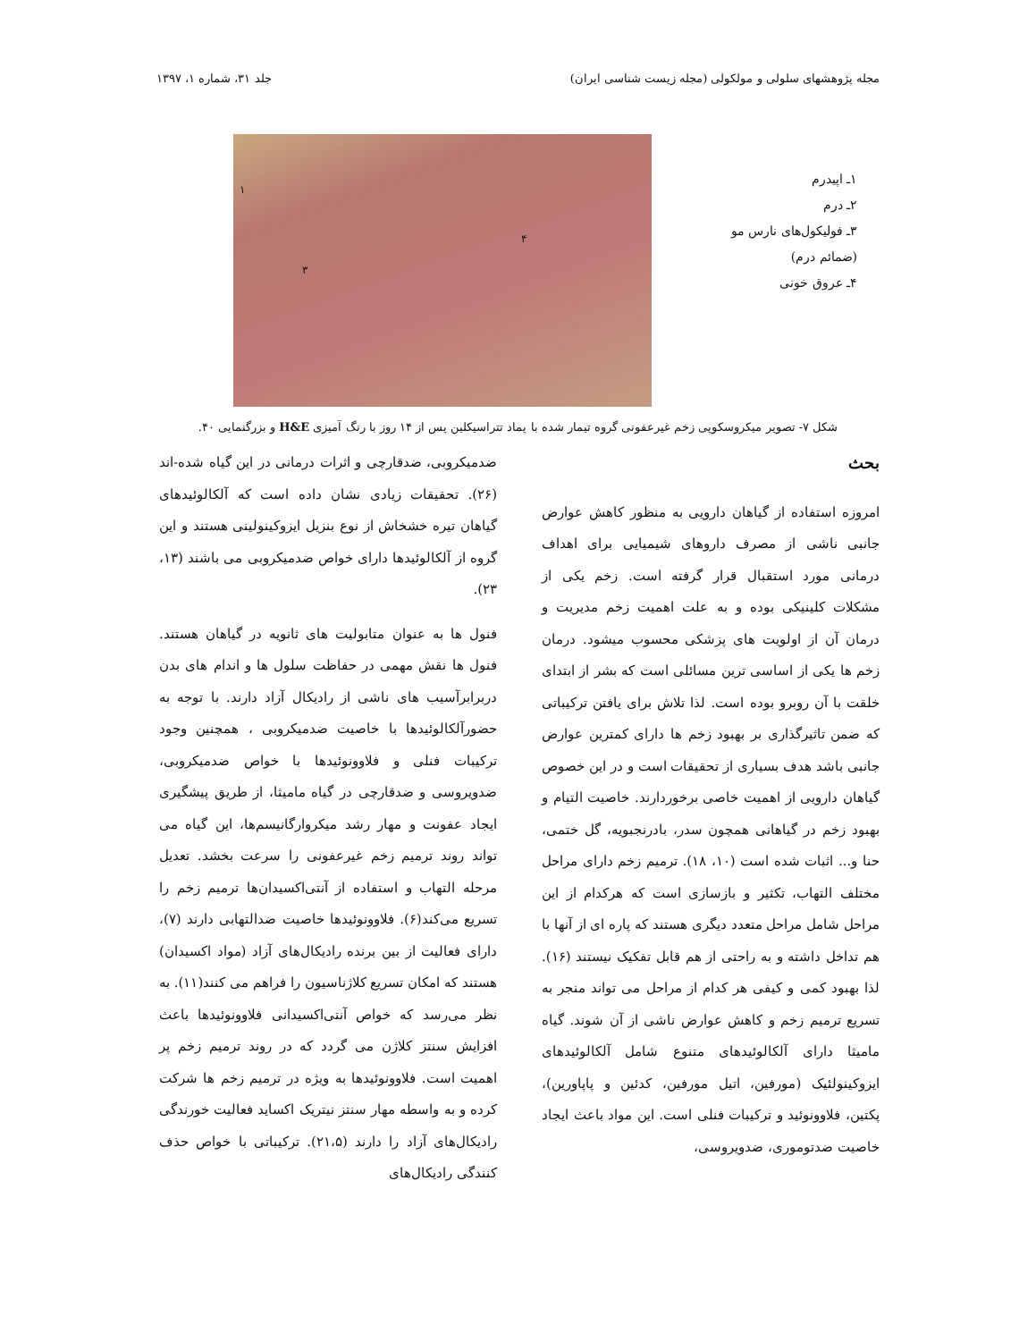مجله پژوهشهای سلولی و مولکولی (مجله زیست شناسی ایران) جلد ۳۱، شماره ۱، ۱۳۹۷
۱ـ اپیدرم
۲ـ درم
۳ـ فولیکول‌های نارس مو
(ضمائم درم)
۴ـ عروق خونی
۱
۳
۴
شکل ۷- تصویر میکروسکوپی زخم غیرعفونی گروه تیمار شده با پماد تتراسیکلین پس از ۱۴ روز با رنگ آمیزی H&E و بزرگنمایی ۴۰.
بحث
امروزه استفاده از گیاهان دارویی به منظور کاهش عوارض جانبی ناشی از مصرف داروهای شیمیایی برای اهداف درمانی مورد استقبال قرار گرفته است. زخم یکی از مشکلات کلینیکی بوده و به علت اهمیت زخم مدیریت و درمان آن از اولویت های پزشکی محسوب میشود. درمان زخم ها یکی از اساسی ترین مسائلی است که بشر از ابتدای خلقت با آن روبرو بوده است. لذا تلاش برای یافتن ترکیباتی که ضمن تاثیرگذاری بر بهبود زخم ها دارای کمترین عوارض جانبی باشد هدف بسیاری از تحقیقات است و در این خصوص گیاهان دارویی از اهمیت خاصی برخوردارند. خاصیت التیام و بهبود زخم در گیاهانی همچون سدر، بادرنجبویه، گل ختمی، حنا و... اثبات شده است (۱۰، ۱۸). ترمیم زخم دارای مراحل مختلف التهاب، تکثیر و بازسازی است که هرکدام از این مراحل شامل مراحل متعدد دیگری هستند که پاره ای از آنها با هم تداخل داشته و به راحتی از هم قابل تفکیک نیستند (۱۶). لذا بهبود کمی و کیفی هر کدام از مراحل می تواند منجر به تسریع ترمیم زخم و کاهش عوارض ناشی از آن شوند. گیاه مامیثا دارای آلکالوئیدهای متنوع شامل آلکالوئیدهای ایزوکینولئیک (مورفین، اتیل مورفین، کدئین و پاپاورین)، پکتین، فلاوونوئید و ترکیبات فنلی است. این مواد باعث ایجاد خاصیت ضدتوموری، ضدویروسی،
ضدمیکروبی، ضدقارچی و اثرات درمانی در این گیاه شده-اند (۲۶). تحقیقات زیادی نشان داده است که آلکالوئیدهای گیاهان تیره خشخاش از نوع بنزیل ایزوکینولینی هستند و این گروه از آلکالوئیدها دارای خواص ضدمیکروبی می باشند (۱۳، ۲۳).
فنول ها به عنوان متابولیت های ثانویه در گیاهان هستند. فنول ها نقش مهمی در حفاظت سلول ها و اندام های بدن دربرابرآسیب های ناشی از رادیکال آزاد دارند. با توجه به حضورآلکالوئیدها با خاصیت ضدمیکروبی ، همچنین وجود ترکیبات فنلی و فلاوونوئیدها با خواص ضدمیکروبی، ضدویروسی و ضدقارچی در گیاه مامیثا، از طریق پیشگیری ایجاد عفونت و مهار رشد میکروارگانیسم‌ها، این گیاه می تواند روند ترمیم زخم غیرعفونی را سرعت بخشد. تعدیل مرحله التهاب و استفاده از آنتی‌اکسیدان‌ها ترمیم زخم را تسریع می‌کند(۶). فلاوونوئیدها خاصیت ضدالتهابی دارند (۷)، دارای فعالیت از بین برنده رادیکال‌های آزاد (مواد اکسیدان) هستند که امکان تسریع کلاژناسیون را فراهم می کنند(۱۱). به نظر می‌رسد که خواص آنتی‌اکسیدانی فلاوونوئیدها باعث افزایش سنتز کلاژن می گردد که در روند ترمیم زخم پر اهمیت است. فلاوونوئیدها به ویژه در ترمیم زخم ها شرکت کرده و به واسطه مهار سنتز نیتریک اکساید فعالیت خورندگی رادیکال‌های آزاد را دارند (۲۱،۵). ترکیباتی با خواص حذف کنندگی رادیکال‌های